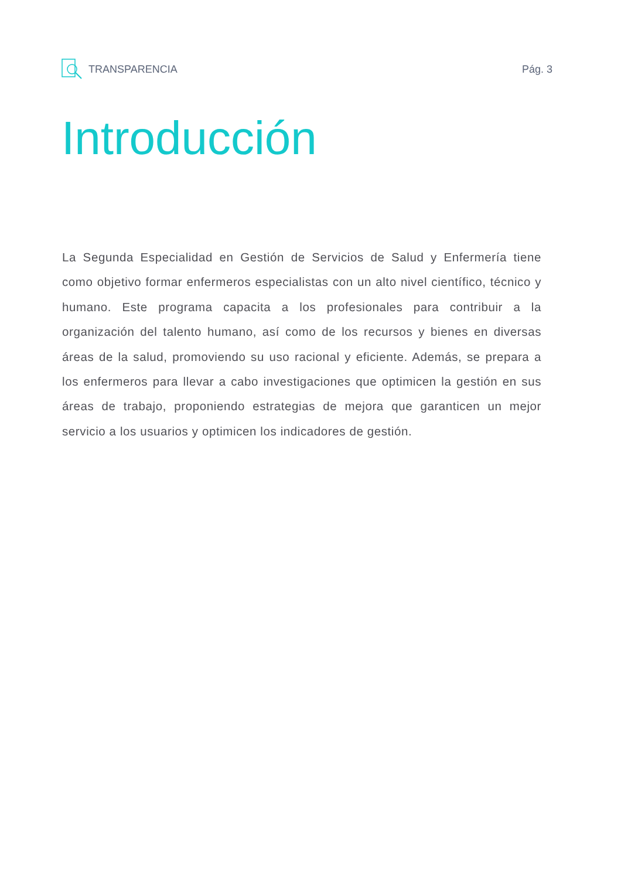TRANSPARENCIA Pág. 3
Introducción
La Segunda Especialidad en Gestión de Servicios de Salud y Enfermería tiene como objetivo formar enfermeros especialistas con un alto nivel científico, técnico y humano. Este programa capacita a los profesionales para contribuir a la organización del talento humano, así como de los recursos y bienes en diversas áreas de la salud, promoviendo su uso racional y eficiente. Además, se prepara a los enfermeros para llevar a cabo investigaciones que optimicen la gestión en sus áreas de trabajo, proponiendo estrategias de mejora que garanticen un mejor servicio a los usuarios y optimicen los indicadores de gestión.